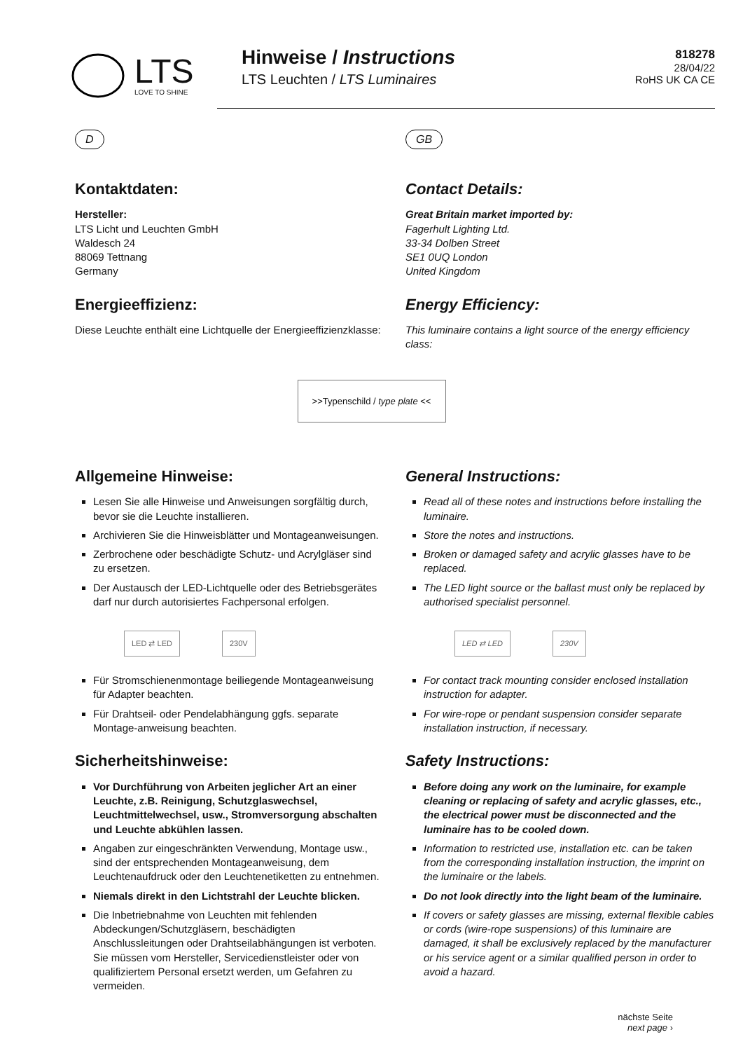LTS
LOVE TO SHINE
Hinweise / Instructions
LTS Leuchten / LTS Luminaires
818278
28/04/22
RoHS UK CA CE
D
Kontaktdaten:
Hersteller:
LTS Licht und Leuchten GmbH
Waldesch 24
88069 Tettnang
Germany
Energieeffizienz:
Diese Leuchte enthält eine Lichtquelle der Energieeffizienzklasse:
GB
Contact Details:
Great Britain market imported by:
Fagerhult Lighting Ltd.
33-34 Dolben Street
SE1 0UQ London
United Kingdom
Energy Efficiency:
This luminaire contains a light source of the energy efficiency class:
>>Typenschild / type plate <<
Allgemeine Hinweise:
Lesen Sie alle Hinweise und Anweisungen sorgfältig durch, bevor sie die Leuchte installieren.
Archivieren Sie die Hinweisblätter und Montageanweisungen.
Zerbrochene oder beschädigte Schutz- und Acrylgläser sind zu ersetzen.
Der Austausch der LED-Lichtquelle oder des Betriebsgerätes darf nur durch autorisiertes Fachpersonal erfolgen.
LED ⇄ LED 230V
Für Stromschienenmontage beiliegende Montageanweisung für Adapter beachten.
Für Drahtseil- oder Pendelabhängung ggfs. separate Montage-anweisung beachten.
Sicherheitshinweise:
Vor Durchführung von Arbeiten jeglicher Art an einer Leuchte, z.B. Reinigung, Schutzglaswechsel, Leuchtmittelwechsel, usw., Stromversorgung abschalten und Leuchte abkühlen lassen.
Angaben zur eingeschränkten Verwendung, Montage usw., sind der entsprechenden Montageanweisung, dem Leuchtenaufdruck oder den Leuchtenetiketten zu entnehmen.
Niemals direkt in den Lichtstrahl der Leuchte blicken.
Die Inbetriebnahme von Leuchten mit fehlenden Abdeckungen/Schutzgläsern, beschädigten Anschlussleitungen oder Drahtseilabhängungen ist verboten. Sie müssen vom Hersteller, Servicedienstleister oder von qualifiziertem Personal ersetzt werden, um Gefahren zu vermeiden.
General Instructions:
Read all of these notes and instructions before installing the luminaire.
Store the notes and instructions.
Broken or damaged safety and acrylic glasses have to be replaced.
The LED light source or the ballast must only be replaced by authorised specialist personnel.
LED ⇄ LED 230V
For contact track mounting consider enclosed installation instruction for adapter.
For wire-rope or pendant suspension consider separate installation instruction, if necessary.
Safety Instructions:
Before doing any work on the luminaire, for example cleaning or replacing of safety and acrylic glasses, etc., the electrical power must be disconnected and the luminaire has to be cooled down.
Information to restricted use, installation etc. can be taken from the corresponding installation instruction, the imprint on the luminaire or the labels.
Do not look directly into the light beam of the luminaire.
If covers or safety glasses are missing, external flexible cables or cords (wire-rope suspensions) of this luminaire are damaged, it shall be exclusively replaced by the manufacturer or his service agent or a similar qualified person in order to avoid a hazard.
nächste Seite
next page ›